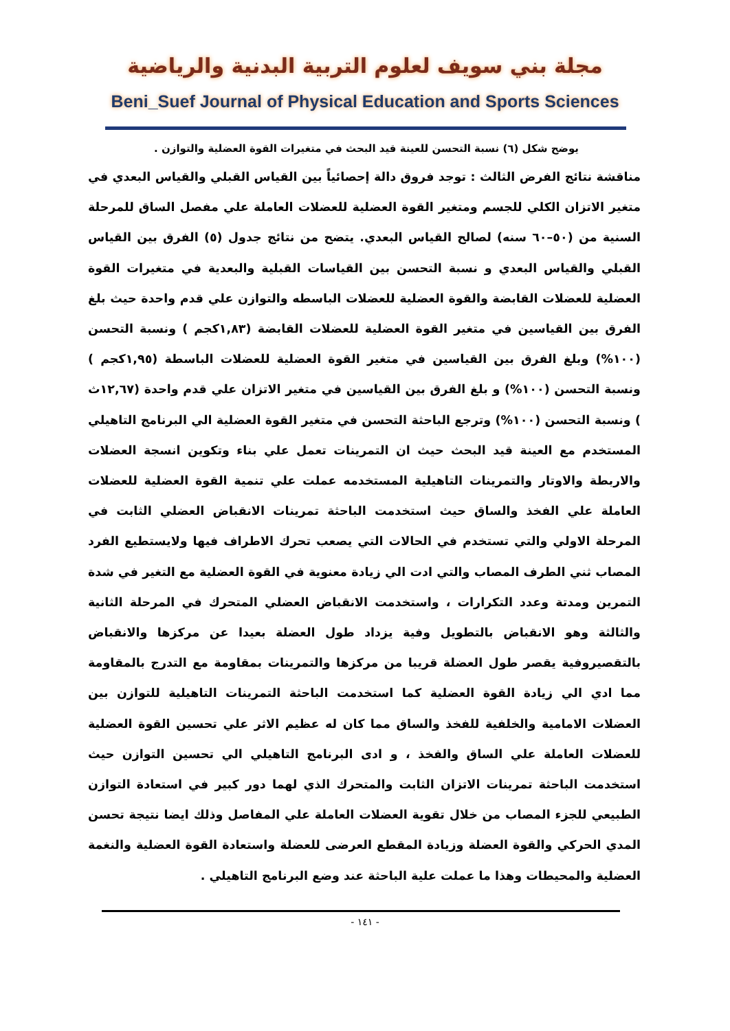مجلة بني سويف لعلوم التربية البدنية والرياضية
Beni_Suef Journal of Physical Education and Sports Sciences
يوضح شكل (٦) نسبة التحسن للعينة قيد البحث في متغيرات القوة العضلية والتوازن .
مناقشة نتائج الفرض الثالث : توجد فروق دالة إحصائياً بين القياس القبلي والقياس البعدي في متغير الاتزان الكلي للجسم ومتغير القوة العضلية للعضلات العاملة علي مفصل الساق للمرحلة السنية من (٥٠–٦٠ سنه) لصالح القياس البعدي. يتضح من نتائج جدول (٥) الفرق بين القياس القبلي والقياس البعدي و نسبة التحسن بين القياسات القبلية والبعدية في متغيرات القوة العضلية للعضلات القابضة والقوة العضلية للعضلات الباسطه والتوازن علي قدم واحدة حيث بلغ الفرق بين القياسين في متغير القوة العضلية للعضلات القابضة (١,٨٣كجم ) ونسبة التحسن (١٠٠%) وبلغ الفرق بين القياسين في متغير القوة العضلية للعضلات الباسطة (١,٩٥كجم ) ونسبة التحسن (١٠٠%) و بلغ الفرق بين القياسين في متغير الاتزان علي قدم واحدة (١٢,٦٧ث ) ونسبة التحسن (١٠٠%) وترجع الباحثة التحسن في متغير القوة العضلية الي البرنامج التاهيلي المستخدم مع العينة قيد البحث حيث ان التمرينات تعمل علي بناء وتكوين انسجة العضلات والاربطة والاوتار والتمرينات التاهيلية المستخدمه عملت علي تنمية القوة العضلية للعضلات العاملة علي الفخذ والساق حيث استخدمت الباحثة تمرينات الانقباض العضلي الثابت في المرحلة الاولي والتي تستخدم في الحالات التي يصعب تحرك الاطراف فيها ولايستطيع الفرد المصاب ثني الطرف المصاب والتي ادت الي زيادة معنوية في القوة العضلية مع التغير في شدة التمرين ومدتة وعدد التكرارات ، واستخدمت الانقباض العضلي المتحرك في المرحلة الثانية والثالثة وهو الانقباض بالتطويل وفية يزداد طول العضلة بعيدا عن مركزها والانقباض بالتقصيروفية يقصر طول العضلة قريبا من مركزها والتمرينات بمقاومة مع التدرج بالمقاومة مما ادي الي زيادة القوة العضلية كما استخدمت الباحثة التمرينات التاهيلية للتوازن بين العضلات الامامية والخلفية للفخذ والساق مما كان له عظيم الاثر علي تحسين القوة العضلية للعضلات العاملة علي الساق والفخذ ، و ادى البرنامج التاهيلي الي تحسين التوازن حيث استخدمت الباحثة تمرينات الاتزان الثابت والمتحرك الذي لهما دور كبير في استعادة التوازن الطبيعي للجزء المصاب من خلال تقوية العضلات العاملة علي المفاصل وذلك ايضا نتيجة تحسن المدي الحركي والقوة العضلة وزيادة المقطع العرضى للعضلة واستعادة القوة العضلية والنغمة العضلية والمحيطات وهذا ما عملت علية الباحثة عند وضع البرنامج التاهيلي .
- ١٤١ -